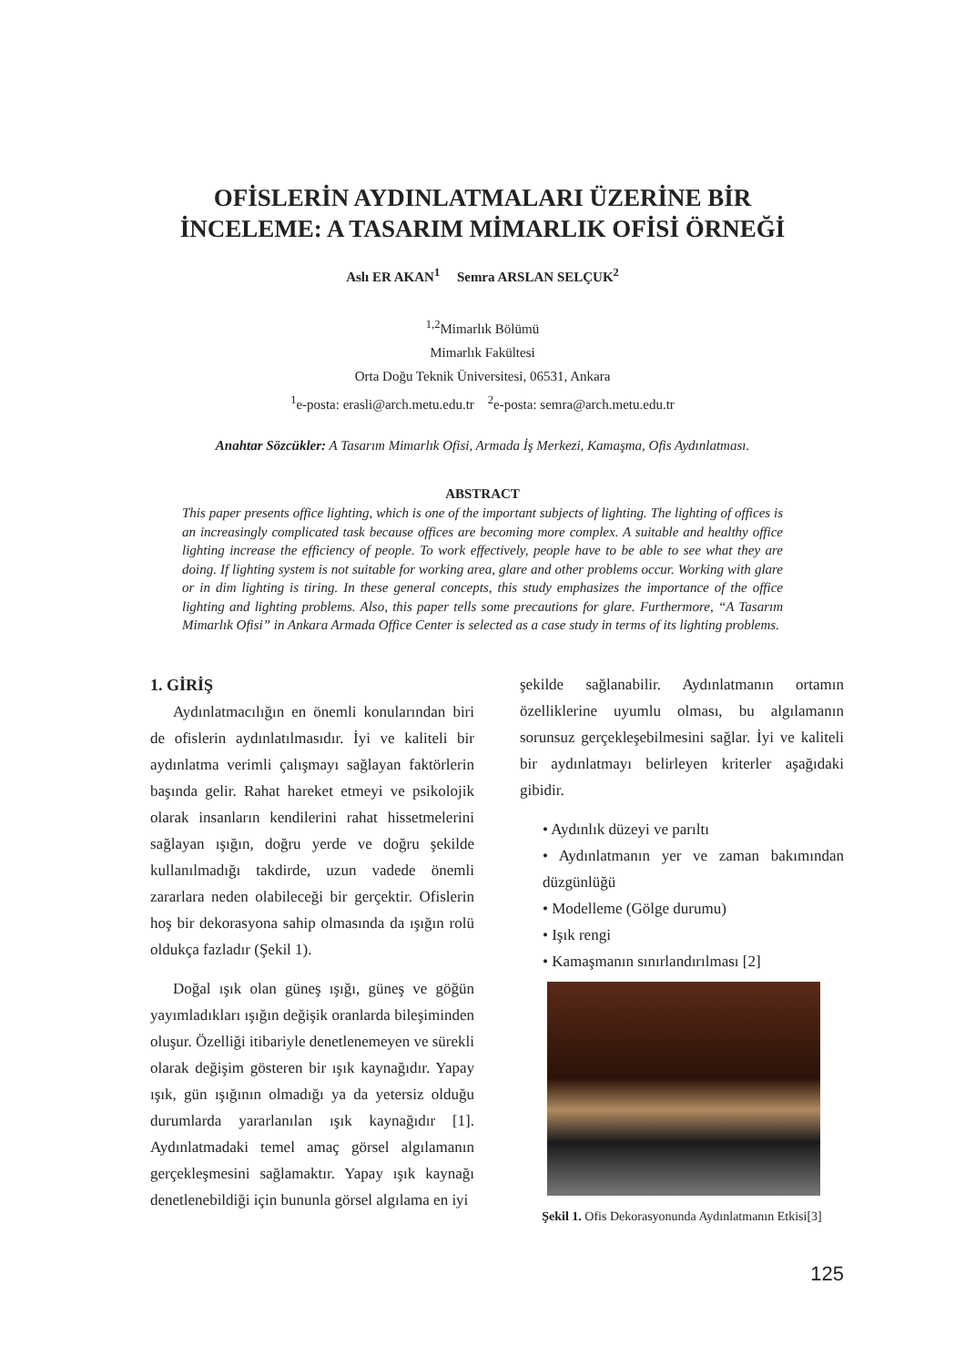OFİSLERİN AYDINLATMALARI ÜZERİNE BİR
İNCELEME: A TASARIM MİMARLIK OFİSİ ÖRNEĞİ
Aslı ER AKAN<sup>1</sup> Semra ARSLAN SELÇUK<sup>2</sup>
<sup>1,2</sup>Mimarlık Bölümü
Mimarlık Fakültesi
Orta Doğu Teknik Üniversitesi, 06531, Ankara
<sup>1</sup> e-posta: erasli@arch.metu.edu.tr <sup>2</sup>e-posta: semra@arch.metu.edu.tr
Anahtar Sözcükler: A Tasarım Mimarlık Ofisi, Armada İş Merkezi, Kamaşma, Ofis Aydınlatması.
ABSTRACT
This paper presents office lighting, which is one of the important subjects of lighting. The lighting of offices is an increasingly complicated task because offices are becoming more complex. A suitable and healthy office lighting increase the efficiency of people. To work effectively, people have to be able to see what they are doing. If lighting system is not suitable for working area, glare and other problems occur. Working with glare or in dim lighting is tiring. In these general concepts, this study emphasizes the importance of the office lighting and lighting problems. Also, this paper tells some precautions for glare. Furthermore, “A Tasarım Mimarlık Ofisi” in Ankara Armada Office Center is selected as a case study in terms of its lighting problems.
1. GİRİŞ
Aydınlatmacılığın en önemli konularından biri de ofislerin aydınlatılmasıdır. İyi ve kaliteli bir aydınlatma verimli çalışmayı sağlayan faktörlerin başında gelir. Rahat hareket etmeyi ve psikolojik olarak insanların kendilerini rahat hissetmelerini sağlayan ışığın, doğru yerde ve doğru şekilde kullanılmadığı takdirde, uzun vadede önemli zararlara neden olabileceği bir gerçektir. Ofislerin hoş bir dekorasyona sahip olmasında da ışığın rolü oldukça fazladır (Şekil 1).
Doğal ışık olan güneş ışığı, güneş ve göğün yayımladıkları ışığın değişik oranlarda bileşiminden oluşur. Özelliği itibariyle denetlenemeyen ve sürekli olarak değişim gösteren bir ışık kaynağıdır. Yapay ışık, gün ışığının olmadığı ya da yetersiz olduğu durumlarda yararlanılan ışık kaynağıdır [1]. Aydınlatmadaki temel amaç görsel algılamanın gerçekleşmesini sağlamaktır. Yapay ışık kaynağı denetlenebildiği için bununla görsel algılama en iyi
şekilde sağlanabilir. Aydınlatmanın ortamın özelliklerine uyumlu olması, bu algılamanın sorunsuz gerçekleşebilmesini sağlar. İyi ve kaliteli bir aydınlatmayı belirleyen kriterler aşağıdaki gibidir.
• Aydınlık düzeyi ve parıltı
• Aydınlatmanın yer ve zaman bakımından düzgünlüğü
• Modelleme (Gölge durumu)
• Işık rengi
• Kamaşmanın sınırlandırılması [2]
Şekil 1. Ofis Dekorasyonunda Aydınlatmanın Etkisi[3]
125